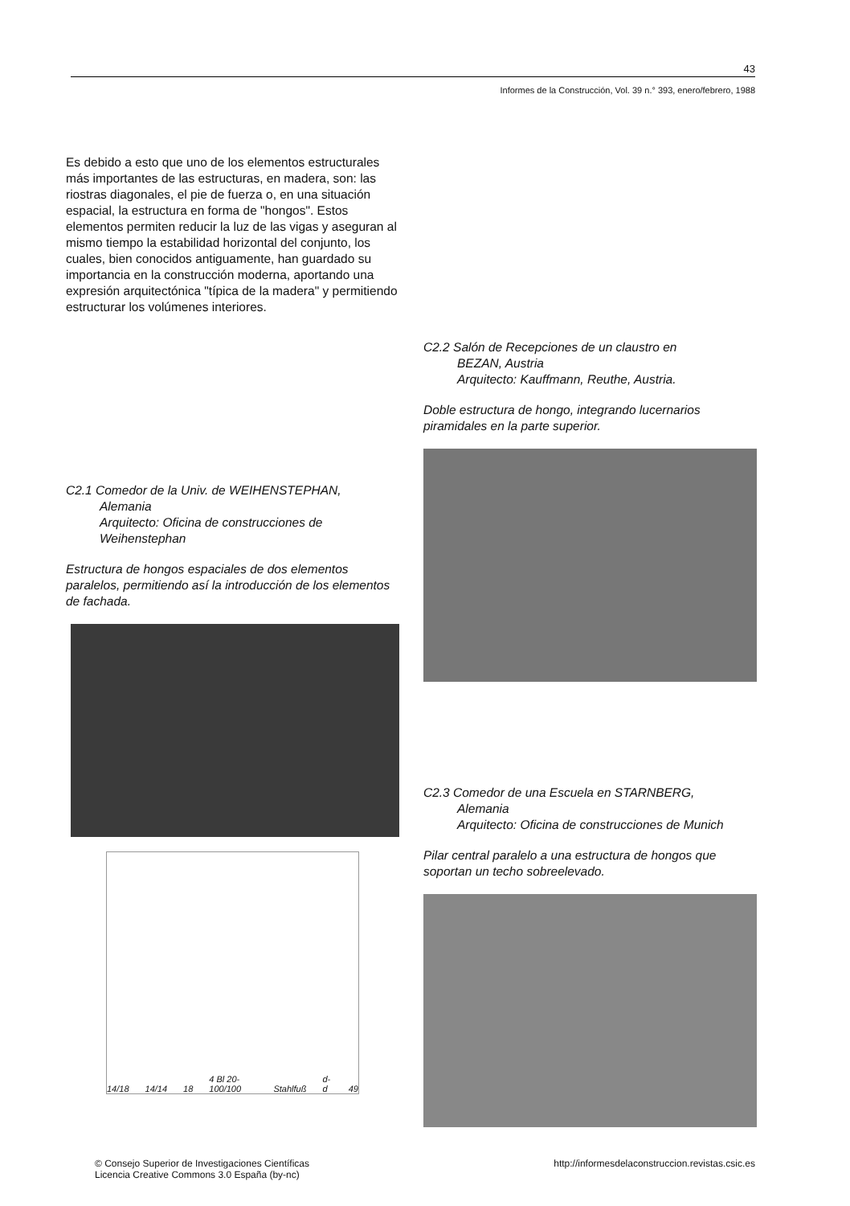43
Informes de la Construcción, Vol. 39 n.° 393, enero/febrero, 1988
Es debido a esto que uno de los elementos estructurales más importantes de las estructuras, en madera, son: las riostras diagonales, el pie de fuerza o, en una situación espacial, la estructura en forma de "hongos". Estos elementos permiten reducir la luz de las vigas y aseguran al mismo tiempo la estabilidad horizontal del conjunto, los cuales, bien conocidos antiguamente, han guardado su importancia en la construcción moderna, aportando una expresión arquitectónica "típica de la madera" y permitiendo estructurar los volúmenes interiores.
C2.1 Comedor de la Univ. de WEIHENSTEPHAN,
Alemania
Arquitecto: Oficina de construcciones de
Weihenstephan
Estructura de hongos espaciales de dos elementos paralelos, permitiendo así la introducción de los elementos de fachada.
14/18 14/14 18 4 Bl 20-100/100 Stahlfuß d-d 49
C2.2 Salón de Recepciones de un claustro en
BEZAN, Austria
Arquitecto: Kauffmann, Reuthe, Austria.
Doble estructura de hongo, integrando lucernarios piramidales en la parte superior.
C2.3 Comedor de una Escuela en STARNBERG,
Alemania
Arquitecto: Oficina de construcciones de Munich
Pilar central paralelo a una estructura de hongos que soportan un techo sobreelevado.
© Consejo Superior de Investigaciones Científicas
Licencia Creative Commons 3.0 España (by-nc)
http://informesdelaconstruccion.revistas.csic.es